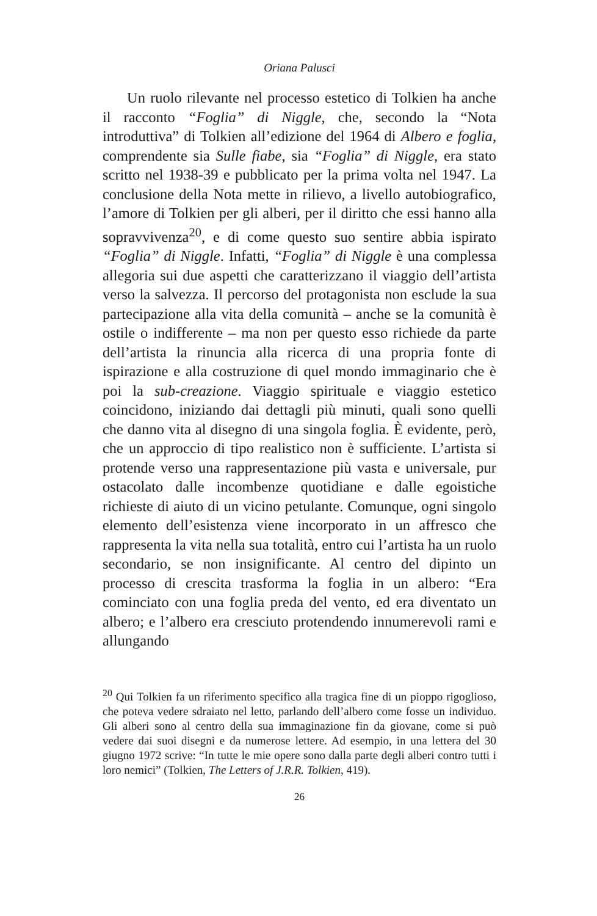Oriana Palusci
Un ruolo rilevante nel processo estetico di Tolkien ha anche il racconto “Foglia” di Niggle, che, secondo la “Nota introduttiva” di Tolkien all’edizione del 1964 di Albero e foglia, comprendente sia Sulle fiabe, sia “Foglia” di Niggle, era stato scritto nel 1938-39 e pubblicato per la prima volta nel 1947. La conclusione della Nota mette in rilievo, a livello autobiografico, l’amore di Tolkien per gli alberi, per il diritto che essi hanno alla sopravvivenza<sup>20</sup>, e di come questo suo sentire abbia ispirato “Foglia” di Niggle. Infatti, “Foglia” di Niggle è una complessa allegoria sui due aspetti che caratterizzano il viaggio dell’artista verso la salvezza. Il percorso del protagonista non esclude la sua partecipazione alla vita della comunità – anche se la comunità è ostile o indifferente – ma non per questo esso richiede da parte dell’artista la rinuncia alla ricerca di una propria fonte di ispirazione e alla costruzione di quel mondo immaginario che è poi la sub-creazione. Viaggio spirituale e viaggio estetico coincidono, iniziando dai dettagli più minuti, quali sono quelli che danno vita al disegno di una singola foglia. È evidente, però, che un approccio di tipo realistico non è sufficiente. L’artista si protende verso una rappresentazione più vasta e universale, pur ostacolato dalle incombenze quotidiane e dalle egoistiche richieste di aiuto di un vicino petulante. Comunque, ogni singolo elemento dell’esistenza viene incorporato in un affresco che rappresenta la vita nella sua totalità, entro cui l’artista ha un ruolo secondario, se non insignificante. Al centro del dipinto un processo di crescita trasforma la foglia in un albero: “Era cominciato con una foglia preda del vento, ed era diventato un albero; e l’albero era cresciuto protendendo innumerevoli rami e allungando
<sup>20</sup> Qui Tolkien fa un riferimento specifico alla tragica fine di un pioppo rigoglioso, che poteva vedere sdraiato nel letto, parlando dell’albero come fosse un individuo. Gli alberi sono al centro della sua immaginazione fin da giovane, come si può vedere dai suoi disegni e da numerose lettere. Ad esempio, in una lettera del 30 giugno 1972 scrive: “In tutte le mie opere sono dalla parte degli alberi contro tutti i loro nemici” (Tolkien, The Letters of J.R.R. Tolkien, 419).
26